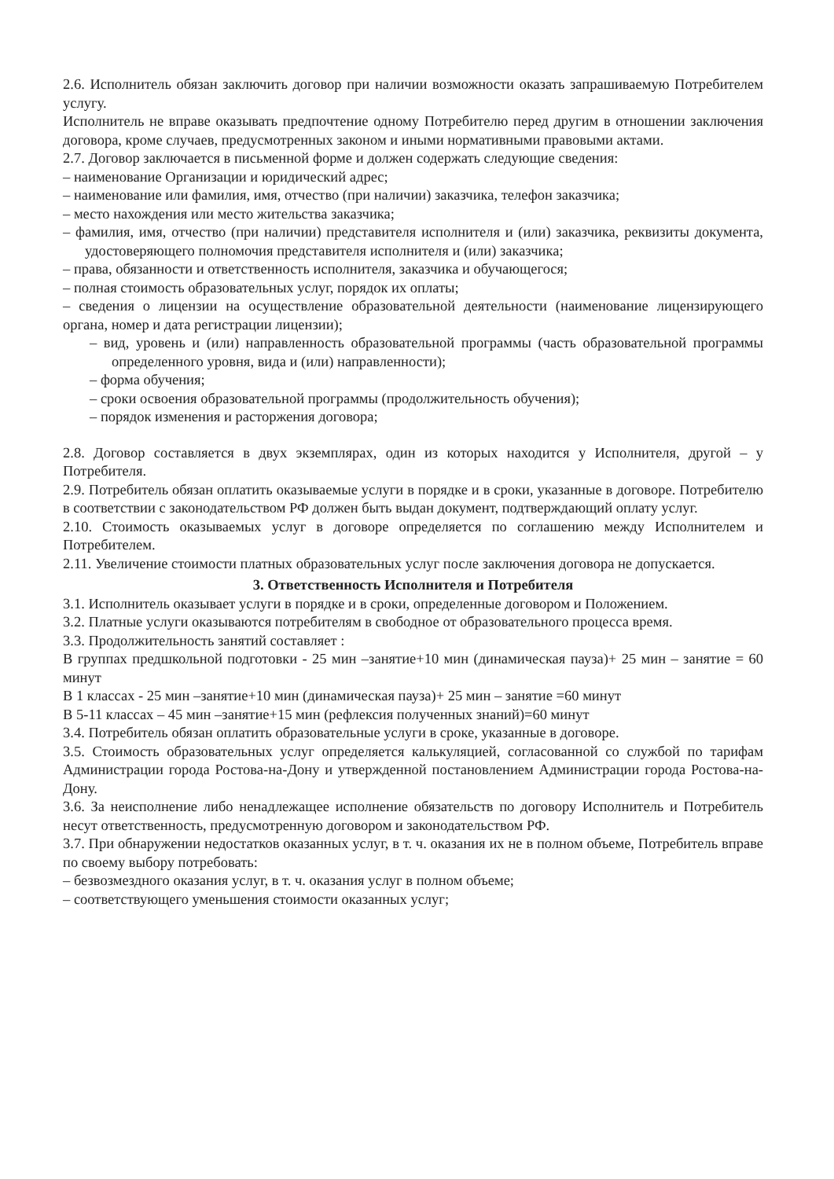2.6. Исполнитель обязан заключить договор при наличии возможности оказать запрашиваемую Потребителем услугу.
Исполнитель не вправе оказывать предпочтение одному Потребителю перед другим в отношении заключения договора, кроме случаев, предусмотренных законом и иными нормативными правовыми актами.
2.7. Договор заключается в письменной форме и должен содержать следующие сведения:
– наименование Организации и юридический адрес;
– наименование или фамилия, имя, отчество (при наличии) заказчика, телефон заказчика;
– место нахождения или место жительства заказчика;
– фамилия, имя, отчество (при наличии) представителя исполнителя и (или) заказчика, реквизиты документа, удостоверяющего полномочия представителя исполнителя и (или) заказчика;
– права, обязанности и ответственность исполнителя, заказчика и обучающегося;
– полная стоимость образовательных услуг, порядок их оплаты;
– сведения о лицензии на осуществление образовательной деятельности (наименование лицензирующего органа, номер и дата регистрации лицензии);
– вид, уровень и (или) направленность образовательной программы (часть образовательной программы определенного уровня, вида и (или) направленности);
– форма обучения;
– сроки освоения образовательной программы (продолжительность обучения);
– порядок изменения и расторжения договора;
2.8. Договор составляется в двух экземплярах, один из которых находится у Исполнителя, другой – у Потребителя.
2.9. Потребитель обязан оплатить оказываемые услуги в порядке и в сроки, указанные в договоре. Потребителю в соответствии с законодательством РФ должен быть выдан документ, подтверждающий оплату услуг.
2.10. Стоимость оказываемых услуг в договоре определяется по соглашению между Исполнителем и Потребителем.
2.11. Увеличение стоимости платных образовательных услуг после заключения договора не допускается.
3. Ответственность Исполнителя и Потребителя
3.1. Исполнитель оказывает услуги в порядке и в сроки, определенные договором и Положением.
3.2. Платные услуги оказываются потребителям в свободное от образовательного процесса время.
3.3. Продолжительность занятий составляет :
В группах предшкольной подготовки - 25 мин –занятие+10 мин (динамическая пауза)+ 25 мин – занятие = 60 минут
В 1 классах - 25 мин –занятие+10 мин (динамическая пауза)+ 25 мин – занятие =60 минут
В 5-11 классах – 45 мин –занятие+15 мин (рефлексия полученных знаний)=60 минут
3.4. Потребитель обязан оплатить образовательные услуги в сроке, указанные в договоре.
3.5. Стоимость образовательных услуг определяется калькуляцией, согласованной со службой по тарифам Администрации города Ростова-на-Дону и утвержденной постановлением Администрации города Ростова-на-Дону.
3.6. За неисполнение либо ненадлежащее исполнение обязательств по договору Исполнитель и Потребитель несут ответственность, предусмотренную договором и законодательством РФ.
3.7. При обнаружении недостатков оказанных услуг, в т. ч. оказания их не в полном объеме, Потребитель вправе по своему выбору потребовать:
– безвозмездного оказания услуг, в т. ч. оказания услуг в полном объеме;
– соответствующего уменьшения стоимости оказанных услуг;